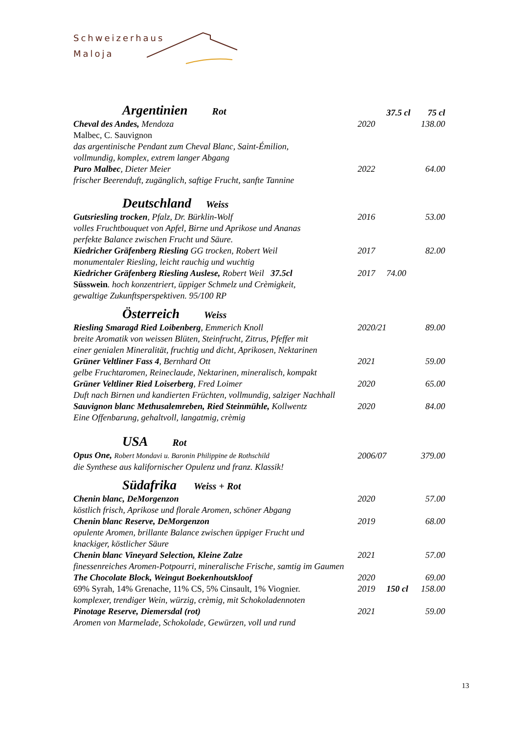Schweizerhaus
Maloja
| Argentinien Rot | | 37.5 cl | 75 cl |
| Cheval des Andes, Mendoza | 2020 | | 138.00 |
| Malbec, C. Sauvignon | | | |
| das argentinische Pendant zum Cheval Blanc, Saint-Émilion, vollmundig, komplex, extrem langer Abgang | | | |
| Puro Malbec , Dieter Meier | 2022 | | 64.00 |
| frischer Beerenduft, zugänglich, saftige Frucht, sanfte Tannine | | | |
| Deutschland Weiss | | | |
| Gutsriesling trocken , Pfalz, Dr. Bürklin-Wolf | 2016 | | 53.00 |
| volles Fruchtbouquet von Apfel, Birne und Aprikose und Ananas perfekte Balance zwischen Frucht und Säure. | | | |
| Kiedricher Gräfenberg Riesling GG trocken, Robert Weil | 2017 | | 82.00 |
| monumentaler Riesling, leicht rauchig und wuchtig | | | |
| Kiedricher Gräfenberg Riesling Auslese, Robert Weil 37.5cl | 2017 | 74.00 | |
| Süsswein . hoch konzentriert, üppiger Schmelz und Crèmigkeit, gewaltige Zukunftsperspektiven. 95/100 RP | | | |
| Österreich Weiss | | | |
| Riesling Smaragd Ried Loibenberg , Emmerich Knoll | 2020/21 | | 89.00 |
| breite Aromatik von weissen Blüten, Steinfrucht, Zitrus, Pfeffer mit einer genialen Mineralität, fruchtig und dicht, Aprikosen, Nektarinen | | | |
| Grüner Veltliner Fass 4 , Bernhard Ott | 2021 | | 59.00 |
| gelbe Fruchtaromen, Reineclaude, Nektarinen, mineralisch, kompakt | | | |
| Grüner Veltliner Ried Loiserberg , Fred Loimer | 2020 | | 65.00 |
| Duft nach Birnen und kandierten Früchten, vollmundig, salziger Nachhall | | | |
| Sauvignon blanc Methusalemreben, Ried Steinmühle, Kollwentz | 2020 | | 84.00 |
| Eine Offenbarung, gehaltvoll, langatmig, crèmig | | | |
| USA Rot | | | |
| Opus One, Robert Mondavi u. Baronin Philippine de Rothschild | 2006/07 | | 379.00 |
| die Synthese aus kalifornischer Opulenz und franz. Klassik! | | | |
| Südafrika Weiss + Rot | | | |
| Chenin blanc, DeMorgenzon | 2020 | | 57.00 |
| köstlich frisch, Aprikose und florale Aromen, schöner Abgang | | | |
| Chenin blanc Reserve, DeMorgenzon | 2019 | | 68.00 |
| opulente Aromen, brillante Balance zwischen üppiger Frucht und knackiger, köstlicher Säure | | | |
| Chenin blanc Vineyard Selection, Kleine Zalze | 2021 | | 57.00 |
| finessenreiches Aromen-Potpourri, mineralische Frische, samtig im Gaumen | | | |
| The Chocolate Block, Weingut Boekenhoutskloof | 2020 | | 69.00 |
| 69% Syrah, 14% Grenache, 11% CS, 5% Cinsault, 1% Viognier. | 2019 | 150 cl | 158.00 |
| komplexer, trendiger Wein, würzig, crèmig, mit Schokoladennoten | | | |
| Pinotage Reserve, Diemersdal (rot) | 2021 | | 59.00 |
| Aromen von Marmelade, Schokolade, Gewürzen, voll und rund | | | |
13